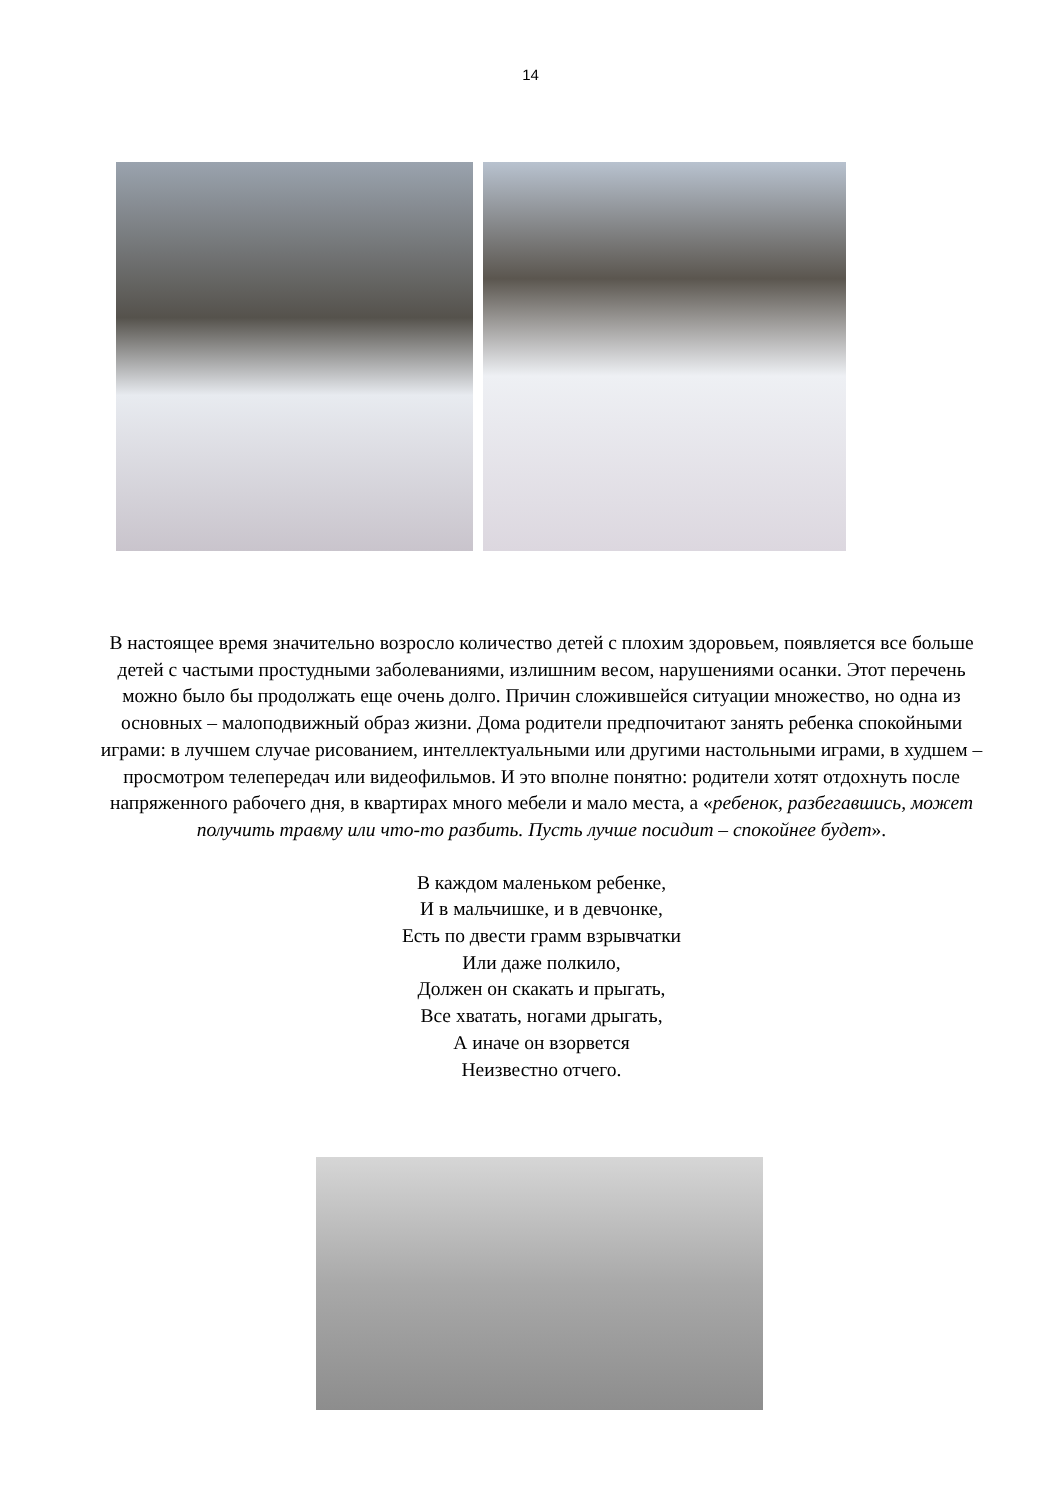14
В настоящее время значительно возросло количество детей с плохим здоровьем, появляется все больше детей с частыми простудными заболеваниями, излишним весом, нарушениями осанки. Этот перечень можно было бы продолжать еще очень долго. Причин сложившейся ситуации множество, но одна из основных – малоподвижный образ жизни. Дома родители предпочитают занять ребенка спокойными играми: в лучшем случае рисованием, интеллектуальными или другими настольными играми, в худшем – просмотром телепередач или видеофильмов. И это вполне понятно: родители хотят отдохнуть после напряженного рабочего дня, в квартирах много мебели и мало места, а «ребенок, разбегавшись, может получить травму или что-то разбить. Пусть лучше посидит – спокойнее будет».
В каждом маленьком ребенке,
И в мальчишке, и в девчонке,
Есть по двести грамм взрывчатки
Или даже полкило,
Должен он скакать и прыгать,
Все хватать, ногами дрыгать,
А иначе он взорвется
Неизвестно отчего.